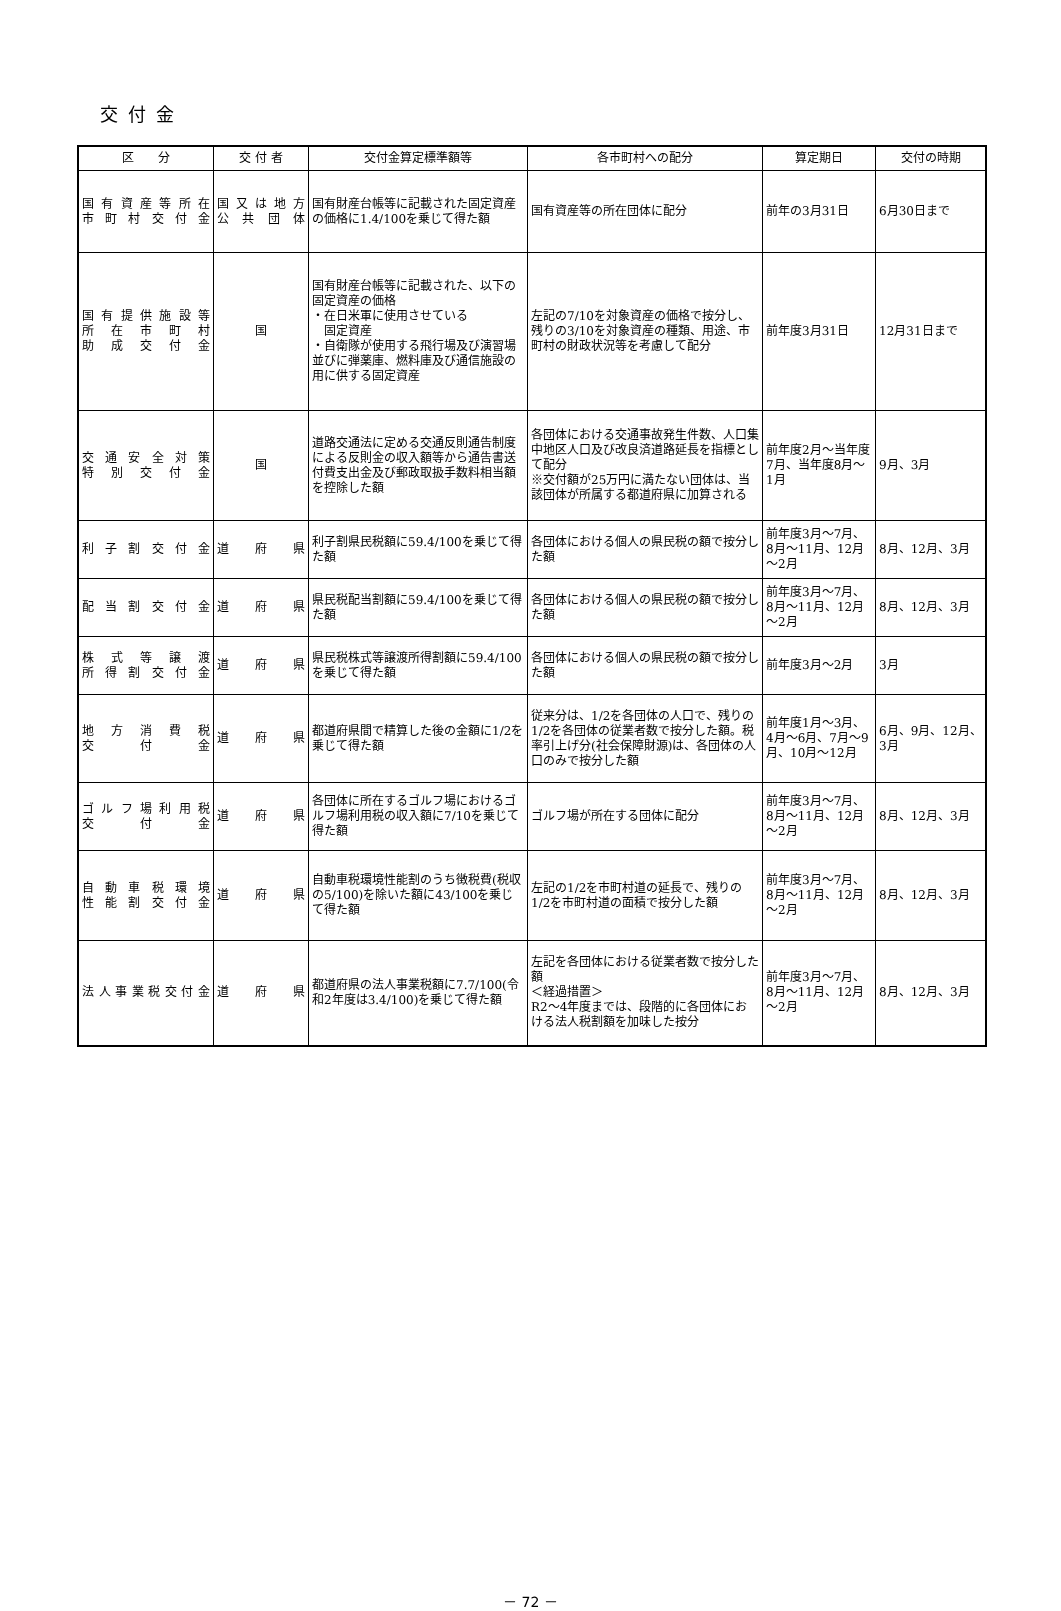交付金
| 区 分 | 交 付 者 | 交付金算定標準額等 | 各市町村への配分 | 算定期日 | 交付の時期 |
| --- | --- | --- | --- | --- | --- |
| 国有資産等所在 市町村交付金 | 国又は地方 公共団体 | 国有財産台帳等に記載された固定資産の価格に1.4/100を乗じて得た額 | 国有資産等の所在団体に配分 | 前年の3月31日 | 6月30日まで |
| 国有提供施設等 所在市町村 助成交付金 | 国 | 国有財産台帳等に記載された、以下の固定資産の価格 ・在日米軍に使用させている 固定資産 ・自衛隊が使用する飛行場及び演習場並びに弾薬庫、燃料庫及び通信施設の用に供する固定資産 | 左記の7/10を対象資産の価格で按分し、残りの3/10を対象資産の種類、用途、市町村の財政状況等を考慮して配分 | 前年度3月31日 | 12月31日まで |
| 交通安全対策 特別交付金 | 国 | 道路交通法に定める交通反則通告制度による反則金の収入額等から通告書送付費支出金及び郵政取扱手数料相当額を控除した額 | 各団体における交通事故発生件数、人口集中地区人口及び改良済道路延長を指標として配分 ※交付額が25万円に満たない団体は、当該団体が所属する都道府県に加算される | 前年度2月～当年度7月、当年度8月～1月 | 9月、3月 |
| 利子割交付金 | 道府県 | 利子割県民税額に59.4/100を乗じて得た額 | 各団体における個人の県民税の額で按分した額 | 前年度3月～7月、8月～11月、12月～2月 | 8月、12月、3月 |
| 配当割交付金 | 道府県 | 県民税配当割額に59.4/100を乗じて得た額 | 各団体における個人の県民税の額で按分した額 | 前年度3月～7月、8月～11月、12月～2月 | 8月、12月、3月 |
| 株式等譲渡 所得割交付金 | 道府県 | 県民税株式等譲渡所得割額に59.4/100を乗じて得た額 | 各団体における個人の県民税の額で按分した額 | 前年度3月～2月 | 3月 |
| 地方消費税 交付金 | 道府県 | 都道府県間で精算した後の金額に1/2を乗じて得た額 | 従来分は、1/2を各団体の人口で、残りの1/2を各団体の従業者数で按分した額。税率引上げ分(社会保障財源)は、各団体の人口のみで按分した額 | 前年度1月～3月、4月～6月、7月～9月、10月～12月 | 6月、9月、12月、3月 |
| ゴルフ場利用税 交付金 | 道府県 | 各団体に所在するゴルフ場におけるゴルフ場利用税の収入額に7/10を乗じて得た額 | ゴルフ場が所在する団体に配分 | 前年度3月～7月、8月～11月、12月～2月 | 8月、12月、3月 |
| 自動車税環境 性能割交付金 | 道府県 | 自動車税環境性能割のうち徴税費(税収の5/100)を除いた額に43/100を乗じて得た額 | 左記の1/2を市町村道の延長で、残りの1/2を市町村道の面積で按分した額 | 前年度3月～7月、8月～11月、12月～2月 | 8月、12月、3月 |
| 法人事業税交付金 | 道府県 | 都道府県の法人事業税額に7.7/100(令和2年度は3.4/100)を乗じて得た額 | 左記を各団体における従業者数で按分した額 ＜経過措置＞ R2～4年度までは、段階的に各団体における法人税割額を加味した按分 | 前年度3月～7月、8月～11月、12月～2月 | 8月、12月、3月 |
－ 72 －